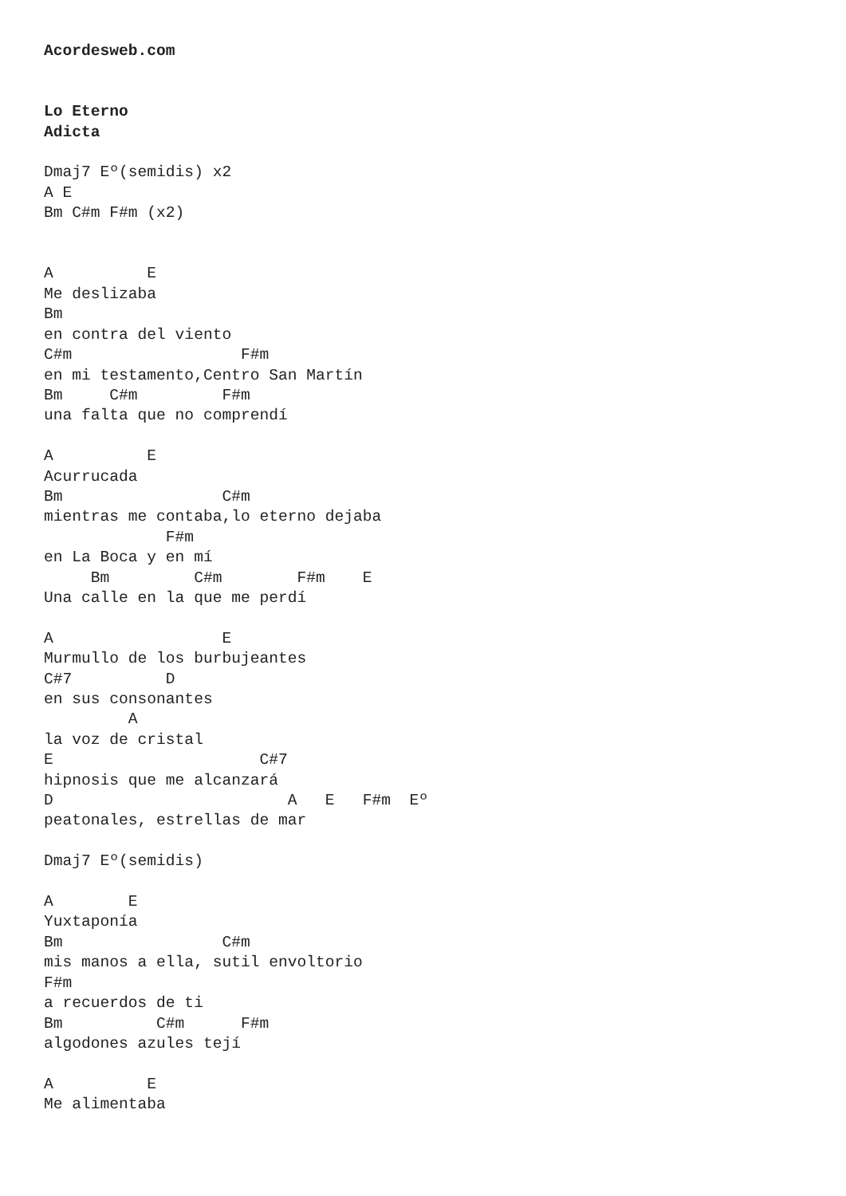Acordesweb.com


Lo Eterno
Adicta

Dmaj7 Eº(semidis) x2
A E
Bm C#m F#m (x2)


A          E
Me deslizaba
Bm
en contra del viento
C#m                  F#m
en mi testamento,Centro San Martín
Bm     C#m         F#m
una falta que no comprendí

A          E
Acurrucada
Bm                 C#m
mientras me contaba,lo eterno dejaba
             F#m
en La Boca y en mí
     Bm         C#m        F#m    E
Una calle en la que me perdí

A                  E
Murmullo de los burbujeantes
C#7          D
en sus consonantes
         A
la voz de cristal
E                      C#7
hipnosis que me alcanzará
D                         A   E   F#m  Eº
peatonales, estrellas de mar

Dmaj7 Eº(semidis)

A        E
Yuxtaponía
Bm                 C#m
mis manos a ella, sutil envoltorio
F#m
a recuerdos de ti
Bm          C#m      F#m
algodones azules tejí

A          E
Me alimentaba